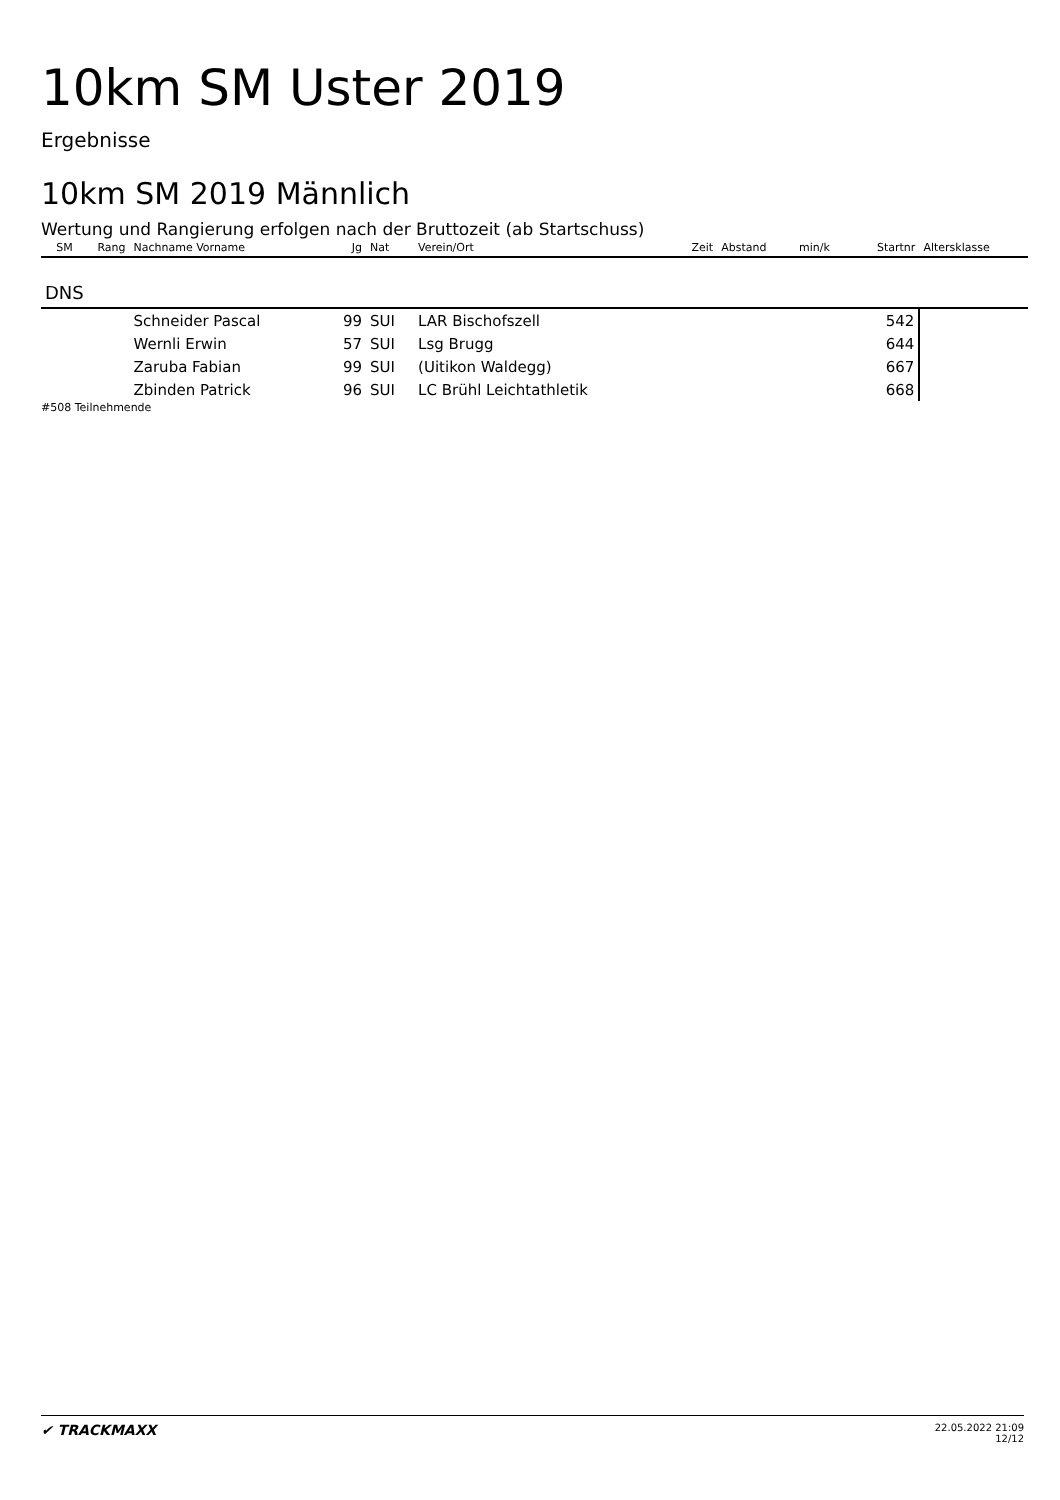10km SM Uster 2019
Ergebnisse
10km SM 2019 Männlich
Wertung und Rangierung erfolgen nach der Bruttozeit (ab Startschuss)
| SM | Rang | Nachname Vorname | Jg | Nat | Verein/Ort | Zeit | Abstand | min/k | Startnr | Altersklasse |
| --- | --- | --- | --- | --- | --- | --- | --- | --- | --- | --- |
| DNS | | | | | | | | | | |
| | | Schneider Pascal | 99 | SUI | LAR Bischofszell | | | | 542 | |
| | | Wernli Erwin | 57 | SUI | Lsg Brugg | | | | 644 | |
| | | Zaruba Fabian | 99 | SUI | (Uitikon Waldegg) | | | | 667 | |
| | | Zbinden Patrick | 96 | SUI | LC Brühl Leichtathletik | | | | 668 | |
#508 Teilnehmende
✔ TRACKMAXX 22.05.2022 21:09
12/12